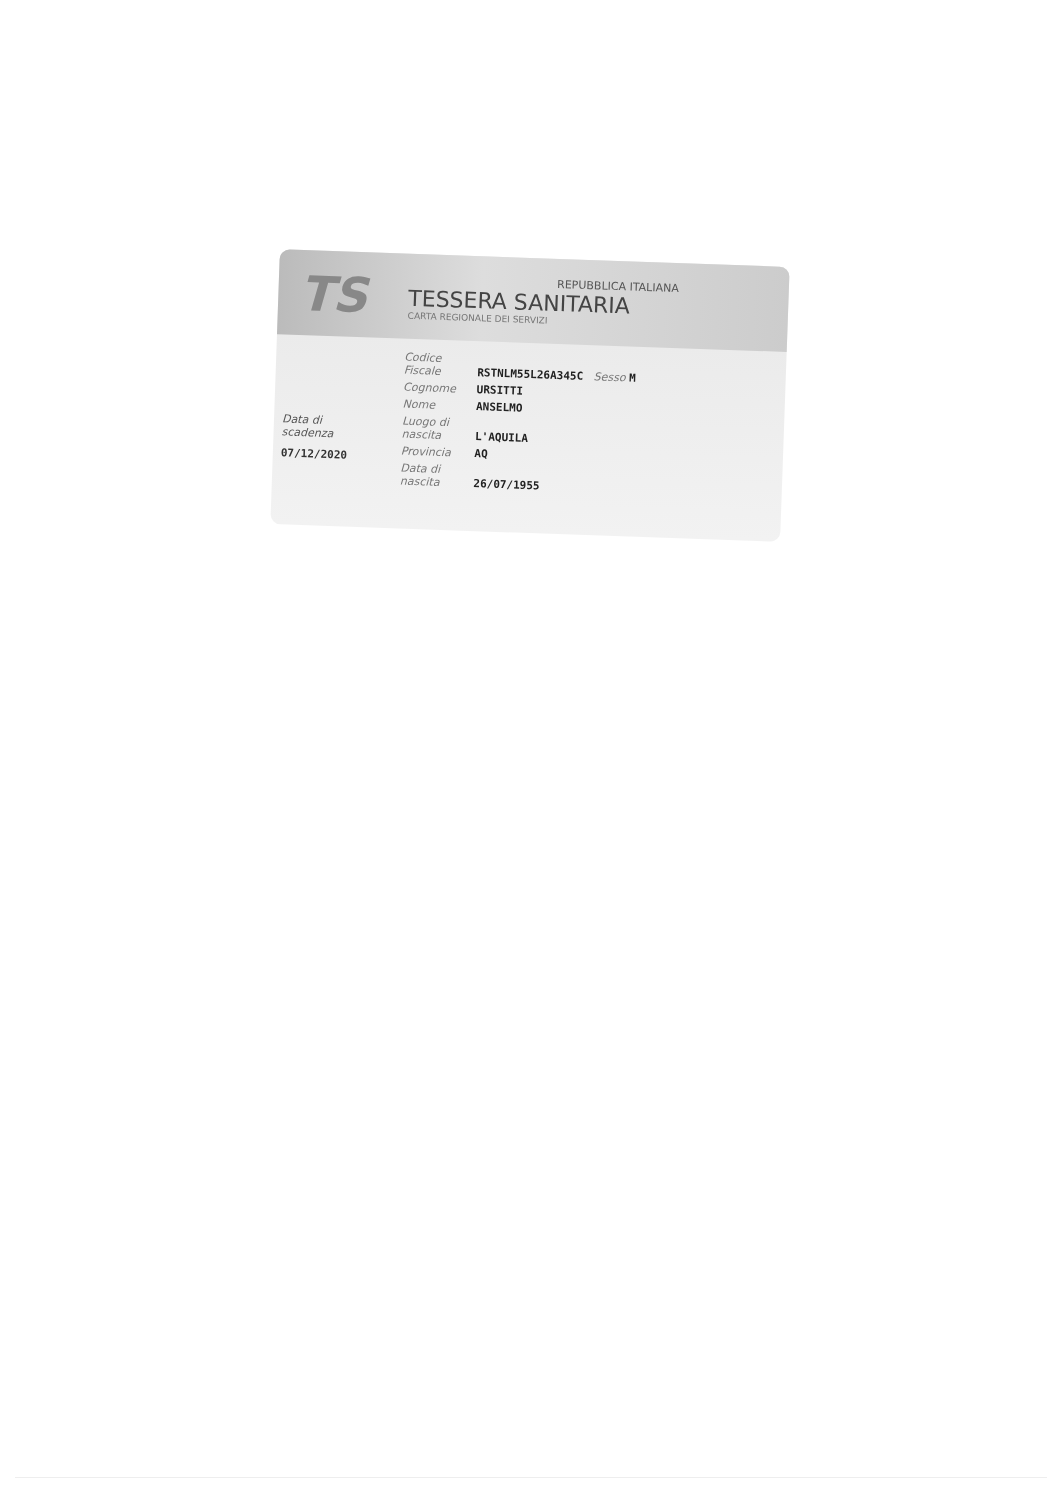TS
REPUBBLICA ITALIANA
TESSERA SANITARIA
CARTA REGIONALE DEI SERVIZI
Data di
scadenza
07/12/2020
Codice Fiscale RSTNLM55L26A345C Sesso M
Cognome URSITTI
Nome ANSELMO
Luogo di nascita L'AQUILA
Provincia AQ
Data di nascita 26/07/1955